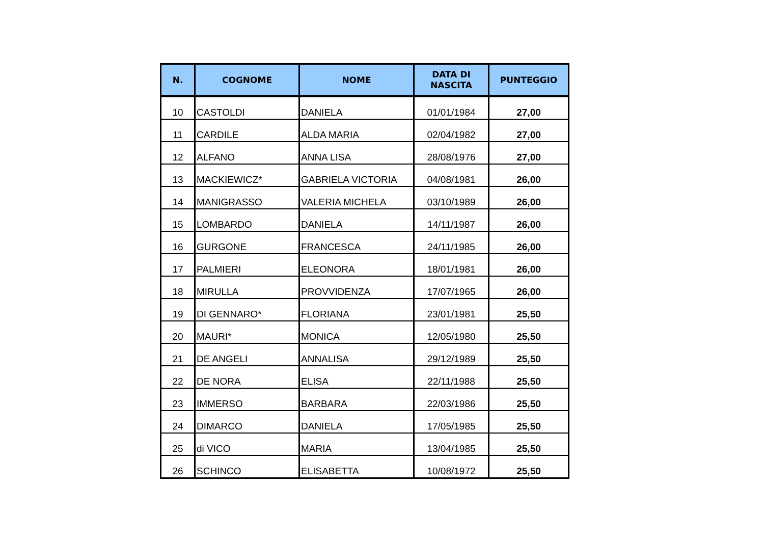| N. | COGNOME | NOME | DATA DI NASCITA | PUNTEGGIO |
| --- | --- | --- | --- | --- |
| 10 | CASTOLDI | DANIELA | 01/01/1984 | 27,00 |
| 11 | CARDILE | ALDA MARIA | 02/04/1982 | 27,00 |
| 12 | ALFANO | ANNA LISA | 28/08/1976 | 27,00 |
| 13 | MACKIEWICZ* | GABRIELA VICTORIA | 04/08/1981 | 26,00 |
| 14 | MANIGRASSO | VALERIA MICHELA | 03/10/1989 | 26,00 |
| 15 | LOMBARDO | DANIELA | 14/11/1987 | 26,00 |
| 16 | GURGONE | FRANCESCA | 24/11/1985 | 26,00 |
| 17 | PALMIERI | ELEONORA | 18/01/1981 | 26,00 |
| 18 | MIRULLA | PROVVIDENZA | 17/07/1965 | 26,00 |
| 19 | DI GENNARO* | FLORIANA | 23/01/1981 | 25,50 |
| 20 | MAURI* | MONICA | 12/05/1980 | 25,50 |
| 21 | DE ANGELI | ANNALISA | 29/12/1989 | 25,50 |
| 22 | DE NORA | ELISA | 22/11/1988 | 25,50 |
| 23 | IMMERSO | BARBARA | 22/03/1986 | 25,50 |
| 24 | DIMARCO | DANIELA | 17/05/1985 | 25,50 |
| 25 | di VICO | MARIA | 13/04/1985 | 25,50 |
| 26 | SCHINCO | ELISABETTA | 10/08/1972 | 25,50 |